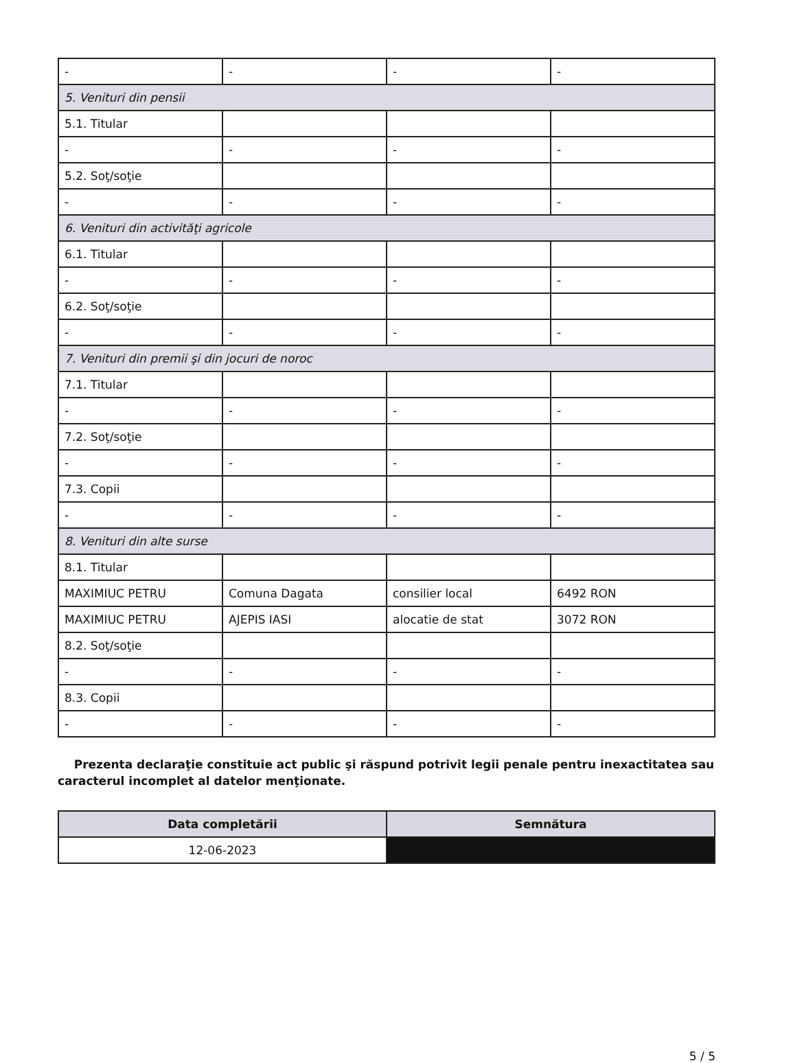| - | - | - | - |
| 5. Venituri din pensii | | | |
| 5.1. Titular | | | |
| - | - | - | - |
| 5.2. Soţ/soţie | | | |
| - | - | - | - |
| 6. Venituri din activităţi agricole | | | |
| 6.1. Titular | | | |
| - | - | - | - |
| 6.2. Soţ/soţie | | | |
| - | - | - | - |
| 7. Venituri din premii şi din jocuri de noroc | | | |
| 7.1. Titular | | | |
| - | - | - | - |
| 7.2. Soţ/soţie | | | |
| - | - | - | - |
| 7.3. Copii | | | |
| - | - | - | - |
| 8. Venituri din alte surse | | | |
| 8.1. Titular | | | |
| MAXIMIUC PETRU | Comuna Dagata | consilier local | 6492 RON |
| MAXIMIUC PETRU | AJEPIS IASI | alocatie de stat | 3072 RON |
| 8.2. Soţ/soţie | | | |
| - | - | - | - |
| 8.3. Copii | | | |
| - | - | - | - |
Prezenta declaraţie constituie act public şi răspund potrivit legii penale pentru inexactitatea sau caracterul incomplet al datelor menţionate.
| Data completării | Semnătura |
| --- | --- |
| 12-06-2023 | |
5 / 5